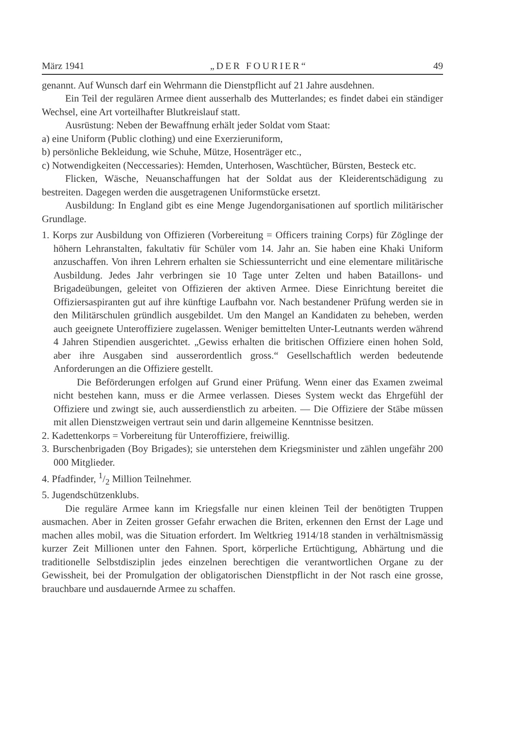März 1941 „DER FOURIER“49
genannt. Auf Wunsch darf ein Wehrmann die Dienstpflicht auf 21 Jahre ausdehnen.
Ein Teil der regulären Armee dient ausserhalb des Mutterlandes; es findet dabei ein ständiger Wechsel, eine Art vorteilhafter Blutkreislauf statt.
Ausrüstung: Neben der Bewaffnung erhält jeder Soldat vom Staat:
a) eine Uniform (Public clothing) und eine Exerzieruniform,
b) persönliche Bekleidung, wie Schuhe, Mütze, Hosenträger etc.,
c) Notwendigkeiten (Neccessaries): Hemden, Unterhosen, Waschtücher, Bürsten, Besteck etc.
Flicken, Wäsche, Neuanschaffungen hat der Soldat aus der Kleiderentschädigung zu bestreiten. Dagegen werden die ausgetragenen Uniformstücke ersetzt.
Ausbildung: In England gibt es eine Menge Jugendorganisationen auf sportlich militärischer Grundlage.
1. Korps zur Ausbildung von Offizieren (Vorbereitung = Officers training Corps) für Zöglinge der höhern Lehranstalten, fakultativ für Schüler vom 14. Jahr an. Sie haben eine Khaki Uniform anzuschaffen. Von ihren Lehrern erhalten sie Schiessunterricht und eine elementare militärische Ausbildung. Jedes Jahr verbringen sie 10 Tage unter Zelten und haben Bataillons- und Brigadeübungen, geleitet von Offizieren der aktiven Armee. Diese Einrichtung bereitet die Offiziersaspiranten gut auf ihre künftige Laufbahn vor. Nach bestandener Prüfung werden sie in den Militärschulen gründlich ausgebildet. Um den Mangel an Kandidaten zu beheben, werden auch geeignete Unteroffiziere zugelassen. Weniger bemittelten Unter-Leutnants werden während 4 Jahren Stipendien ausgerichtet. „Gewiss erhalten die britischen Offiziere einen hohen Sold, aber ihre Ausgaben sind ausserordentlich gross.“ Gesellschaftlich werden bedeutende Anforderungen an die Offiziere gestellt.
Die Beförderungen erfolgen auf Grund einer Prüfung. Wenn einer das Examen zweimal nicht bestehen kann, muss er die Armee verlassen. Dieses System weckt das Ehrgefühl der Offiziere und zwingt sie, auch ausserdienstlich zu arbeiten. — Die Offiziere der Stäbe müssen mit allen Dienstzweigen vertraut sein und darin allgemeine Kenntnisse besitzen.
2. Kadettenkorps = Vorbereitung für Unteroffiziere, freiwillig.
3. Burschenbrigaden (Boy Brigades); sie unterstehen dem Kriegsminister und zählen ungefähr 200 000 Mitglieder.
4. Pfadfinder, 1/2 Million Teilnehmer.
5. Jugendschützenklubs.
Die reguläre Armee kann im Kriegsfalle nur einen kleinen Teil der benötigten Truppen ausmachen. Aber in Zeiten grosser Gefahr erwachen die Briten, erkennen den Ernst der Lage und machen alles mobil, was die Situation erfordert. Im Weltkrieg 1914/18 standen in verhältnismässig kurzer Zeit Millionen unter den Fahnen. Sport, körperliche Ertüchtigung, Abhärtung und die traditionelle Selbstdisziplin jedes einzelnen berechtigen die verantwortlichen Organe zu der Gewissheit, bei der Promulgation der obligatorischen Dienstpflicht in der Not rasch eine grosse, brauchbare und ausdauernde Armee zu schaffen.